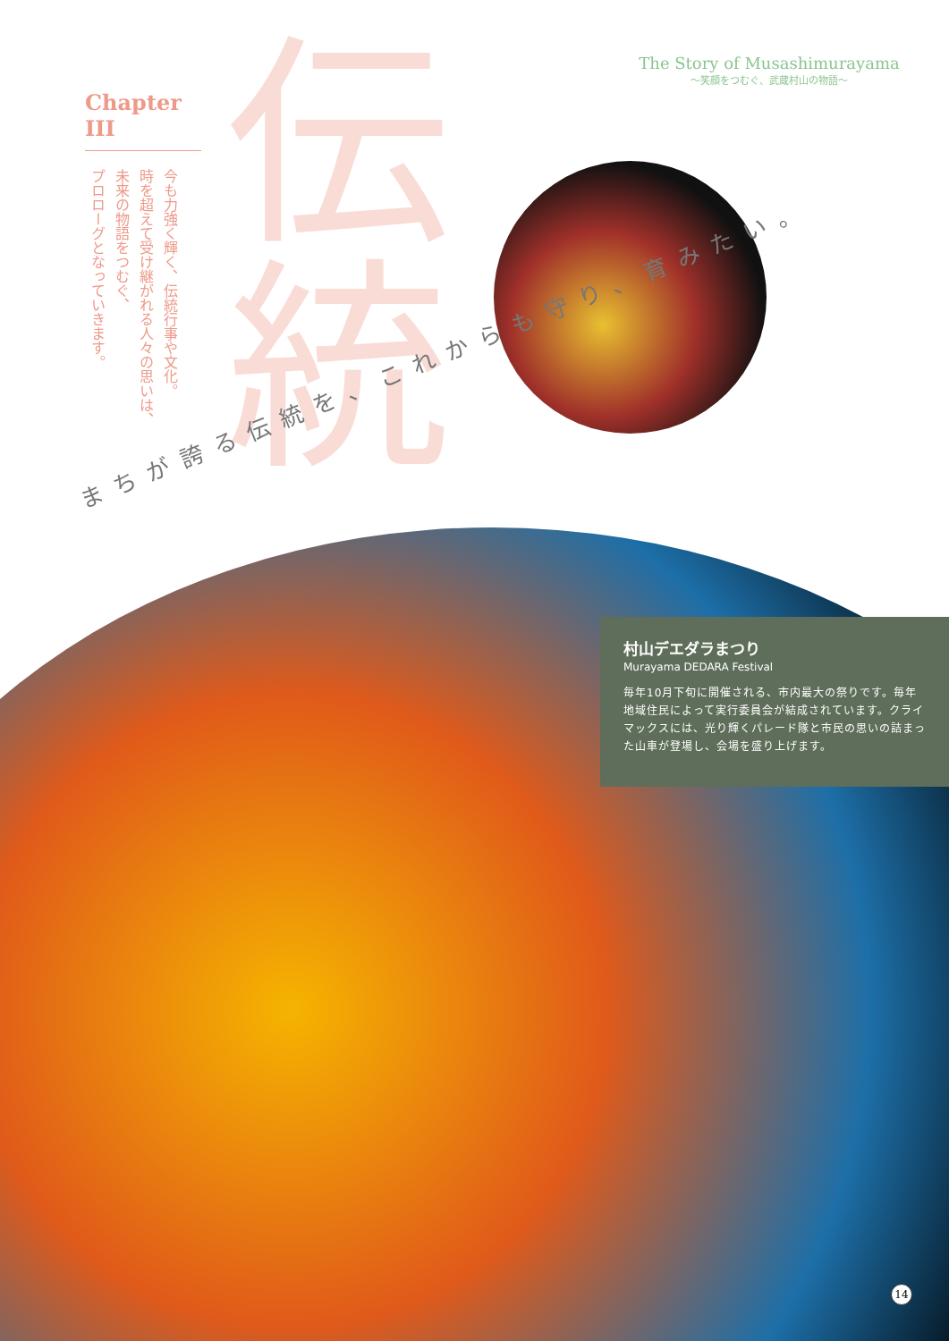Chapter III
今も力強く輝く、伝統行事や文化。
時を超えて受け継がれる人々の思いは、
未来の物語をつむぐ、
プロローグとなっていきます。
伝統
The Story of Musashimurayama
〜笑顔をつむぐ、武蔵村山の物語〜
まちが誇る伝統を、これからも守り、育みたい。
村山デエダラまつり
Murayama DEDARA Festival
毎年10月下旬に開催される、市内最大の祭りです。毎年地域住民によって実行委員会が結成されています。クライマックスには、光り輝くパレード隊と市民の思いの詰まった山車が登場し、会場を盛り上げます。
14